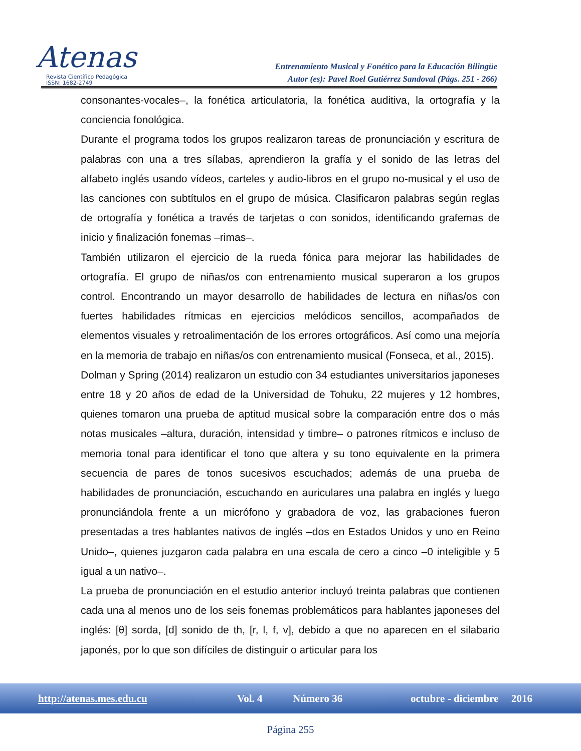Atenas
Revista Científico Pedagógica
ISSN: 1682-2749
Entrenamiento Musical y Fonético para la Educación Bilingüe
Autor (es): Pavel Roel Gutiérrez Sandoval (Págs. 251 - 266)
consonantes-vocales–, la fonética articulatoria, la fonética auditiva, la ortografía y la conciencia fonológica.
Durante el programa todos los grupos realizaron tareas de pronunciación y escritura de palabras con una a tres sílabas, aprendieron la grafía y el sonido de las letras del alfabeto inglés usando vídeos, carteles y audio-libros en el grupo no-musical y el uso de las canciones con subtítulos en el grupo de música. Clasificaron palabras según reglas de ortografía y fonética a través de tarjetas o con sonidos, identificando grafemas de inicio y finalización fonemas –rimas–.
También utilizaron el ejercicio de la rueda fónica para mejorar las habilidades de ortografía. El grupo de niñas/os con entrenamiento musical superaron a los grupos control. Encontrando un mayor desarrollo de habilidades de lectura en niñas/os con fuertes habilidades rítmicas en ejercicios melódicos sencillos, acompañados de elementos visuales y retroalimentación de los errores ortográficos. Así como una mejoría en la memoria de trabajo en niñas/os con entrenamiento musical (Fonseca, et al., 2015).
Dolman y Spring (2014) realizaron un estudio con 34 estudiantes universitarios japoneses entre 18 y 20 años de edad de la Universidad de Tohuku, 22 mujeres y 12 hombres, quienes tomaron una prueba de aptitud musical sobre la comparación entre dos o más notas musicales –altura, duración, intensidad y timbre– o patrones rítmicos e incluso de memoria tonal para identificar el tono que altera y su tono equivalente en la primera secuencia de pares de tonos sucesivos escuchados; además de una prueba de habilidades de pronunciación, escuchando en auriculares una palabra en inglés y luego pronunciándola frente a un micrófono y grabadora de voz, las grabaciones fueron presentadas a tres hablantes nativos de inglés –dos en Estados Unidos y uno en Reino Unido–, quienes juzgaron cada palabra en una escala de cero a cinco –0 inteligible y 5 igual a un nativo–.
La prueba de pronunciación en el estudio anterior incluyó treinta palabras que contienen cada una al menos uno de los seis fonemas problemáticos para hablantes japoneses del inglés: [θ] sorda, [d] sonido de th, [r, l, f, v], debido a que no aparecen en el silabario japonés, por lo que son difíciles de distinguir o articular para los
http://atenas.mes.edu.cu Vol. 4 Número 36 octubre - diciembre 2016
Página 255